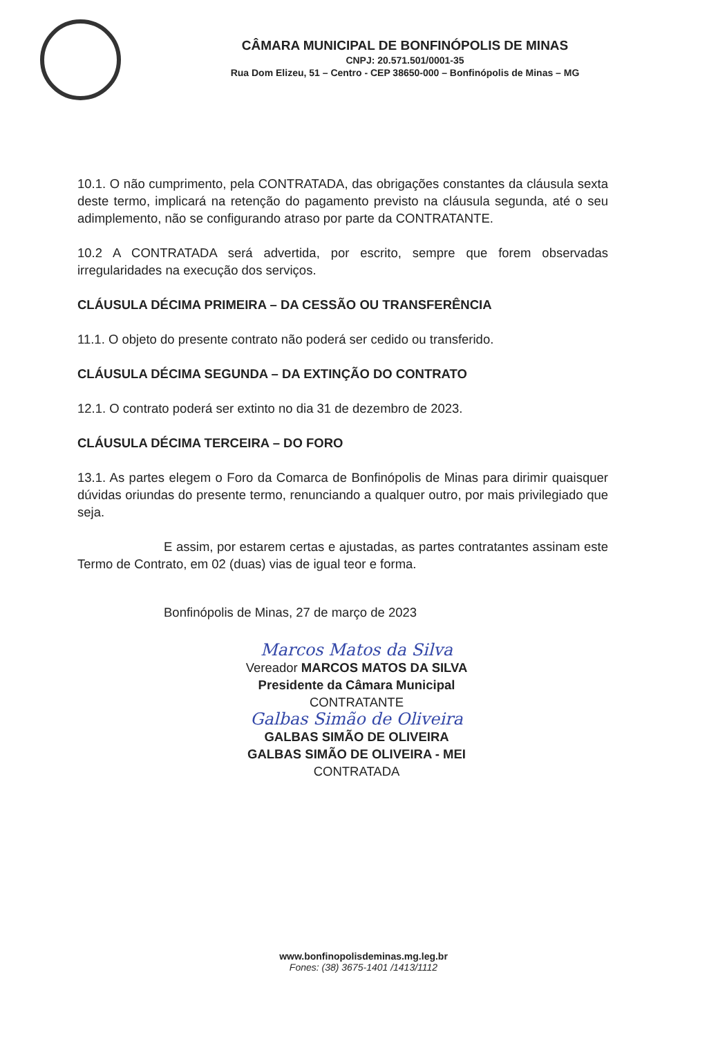CÂMARA MUNICIPAL DE BONFINÓPOLIS DE MINAS
CNPJ: 20.571.501/0001-35
Rua Dom Elizeu, 51 – Centro - CEP 38650-000 – Bonfinópolis de Minas – MG
10.1. O não cumprimento, pela CONTRATADA, das obrigações constantes da cláusula sexta deste termo, implicará na retenção do pagamento previsto na cláusula segunda, até o seu adimplemento, não se configurando atraso por parte da CONTRATANTE.
10.2 A CONTRATADA será advertida, por escrito, sempre que forem observadas irregularidades na execução dos serviços.
CLÁUSULA DÉCIMA PRIMEIRA – DA CESSÃO OU TRANSFERÊNCIA
11.1. O objeto do presente contrato não poderá ser cedido ou transferido.
CLÁUSULA DÉCIMA SEGUNDA – DA EXTINÇÃO DO CONTRATO
12.1. O contrato poderá ser extinto no dia 31 de dezembro de 2023.
CLÁUSULA DÉCIMA TERCEIRA – DO FORO
13.1. As partes elegem o Foro da Comarca de Bonfinópolis de Minas para dirimir quaisquer dúvidas oriundas do presente termo, renunciando a qualquer outro, por mais privilegiado que seja.
E assim, por estarem certas e ajustadas, as partes contratantes assinam este Termo de Contrato, em 02 (duas) vias de igual teor e forma.
Bonfinópolis de Minas, 27 de março de 2023
Marcos Matos da Silva
Vereador MARCOS MATOS DA SILVA
Presidente da Câmara Municipal
CONTRATANTE
Galbas Simão de Oliveira
GALBAS SIMÃO DE OLIVEIRA
GALBAS SIMÃO DE OLIVEIRA - MEI
CONTRATADA
www.bonfinopolisdeminas.mg.leg.br
Fones: (38) 3675-1401 /1413/1112